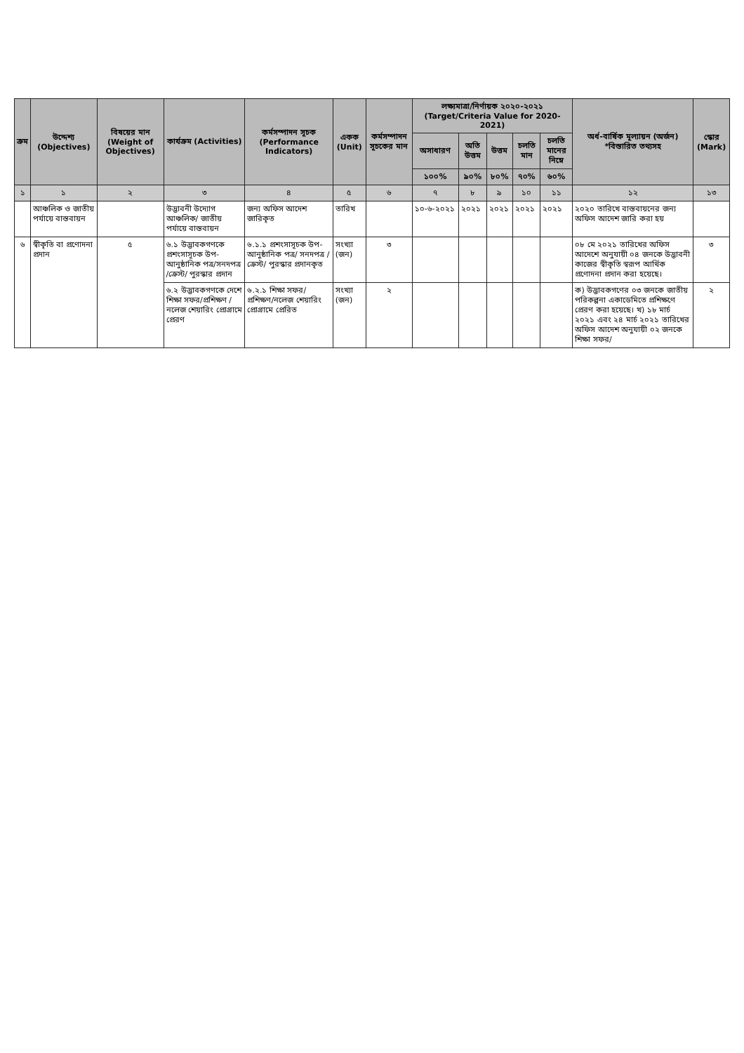| ক্রম | উদ্দেশ্য (Objectives) | বিষয়ের মান (Weight of Objectives) | কার্যক্রম (Activities) | কর্মসম্পাদন সূচক (Performance Indicators) | একক (Unit) | কর্মসম্পাদন সূচকের মান | লক্ষ্যমাত্রা/নির্ণায়ক ২০২০-২০২১ (Target/Criteria Value for 2020-2021) | | | | | অর্ধ-বার্ষিক মূল্যায়ন (অর্জন) *বিস্তারিত তথ্যসহ | স্কোর (Mark) |
| --- | --- | --- | --- | --- | --- | --- | --- | --- | --- | --- | --- | --- | --- |
| | | | | | | | অসাধারণ | অতি উত্তম | উত্তম | চলতি মান | চলতি মানের নিম্নে | | |
| | | | | | | | ১০০% | ৯০% | ৮০% | ৭০% | ৬০% | | |
| ১ | ১ | ২ | ৩ | ৪ | ৫ | ৬ | ৭ | ৮ | ৯ | ১০ | ১১ | ১২ | ১৩ |
| | আঞ্চলিক ও জাতীয় পর্যায়ে বাস্তবায়ন | | উদ্ভাবনী উদ্যোগ আঞ্চলিক/ জাতীয় পর্যায়ে বাস্তবায়ন | জন্য অফিস আদেশ জারিকৃত | তারিখ | | ১০-৬-২০২১ | ২০২১ | ২০২১ | ২০২১ | ২০২১ | ২০২০ তারিখে বাস্তবায়নের জন্য অফিস আদেশ জারি করা হয় | |
| ৬ | স্বীকৃতি বা প্রণোদনা প্রদান | ৫ | ৬.১ উদ্ভাবকগণকে প্রশংসাসূচক উপ-আনুষ্ঠানিক পত্র/সনদপত্র /ক্রেস্ট/ পুরস্কার প্রদান | ৬.১.১ প্রশংসাসূচক উপ-আনুষ্ঠানিক পত্র/ সনদপত্র /ক্রেস্ট/ পুরস্কার প্রদানকৃত | সংখ্যা (জন) | ৩ | | | | | | ০৮ মে ২০২১ তারিখের অফিস আদেশে অনুযায়ী ০৪ জনকে উদ্ভাবনী কাজের স্বীকৃতি স্বরূপ আর্থিক প্রণোদনা প্রদান করা হয়েছে। | ৩ |
| | | | ৬.২ উদ্ভাবকগণকে দেশে শিক্ষা সফর/প্রশিক্ষণ /নলেজ শেয়ারিং প্রোগ্রামে প্রেরণ | ৬.২.১ শিক্ষা সফর/ প্রশিক্ষণ/নলেজ শেয়ারিং প্রোগ্রামে প্রেরিত | সংখ্যা (জন) | ২ | | | | | | ক) উদ্ভাবকগণের ০৩ জনকে জাতীয় পরিকল্পনা একাডেমিতে প্রশিক্ষণে প্রেরণ করা হয়েছে। খ) ১৮ মার্চ ২০২১ এবং ২৪ মার্চ ২০২১ তারিখের অফিস আদেশ অনুযায়ী ০২ জনকে শিক্ষা সফর/ | ২ |